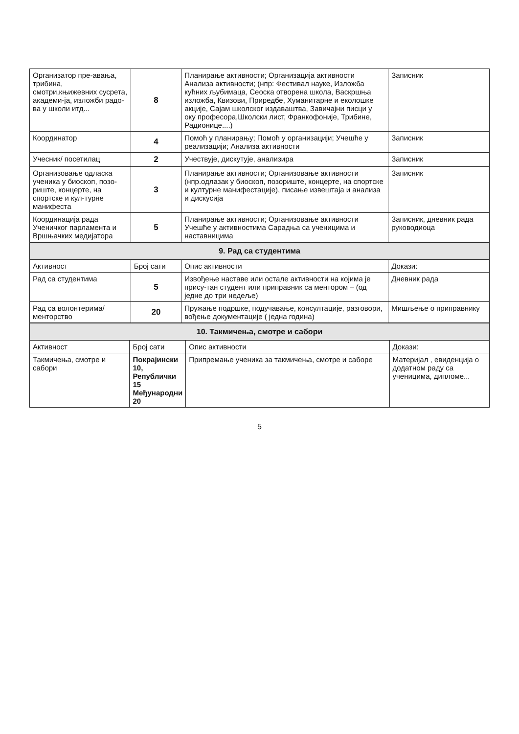| Организатор пре-авања, трибина, смотри,књижевних сусрета, академи-ја, изложби радо-ва у школи итд... | 8 | Планирање активности; Организација активности Анализа активности; (нпр: Фестивал науке, Изложба кућних љубимаца, Сеоска отворена школа, Васкршња изложба, Квизови, Приредбе, Хуманитарне и еколошке акције, Сајам школског издаваштва, Завичајни писци у оку професора,Школски лист, Франкофоније, Трибине, Радионице....) | Записник |
| Координатор | 4 | Помоћ у планирању; Помоћ у организацији; Учешће у реализацији; Анализа активности | Записник |
| Учесник/ посетилац | 2 | Учествује, дискутује, анализира | Записник |
| Организовање одласка ученика у биоскоп, позо-риште, концерте, на спортске и кул-турне манифеста | 3 | Планирање активности; Организовање активности (нпр.одлазак у биоскоп, позориште, концерте, на спортске и културне манифестације), писање извештаја и анализа и дискусија | Записник |
| Координација рада Ученичког парламента и Вршњачких медијатора | 5 | Планирање активности; Организовање активности Учешће у активностима Сарадња са ученицима и наставницима | Записник, дневник рада руководиоца |
| 9. Рад са студентима | | | |
| Активност | Број сати | Опис активности | Докази: |
| Рад са студентима | 5 | Извођење наставе или остале активности на којима је прису-тан студент или приправник са ментором – (од једне до три недеље) | Дневник рада |
| Рад са волонтерима/ менторство | 20 | Пружање подршке, подучавање, консултације, разговори, вођење документације ( једна година) | Мишљење о приправнику |
| 10. Такмичења, смотре и сабори | | | |
| Активност | Број сати | Опис активности | Докази: |
| Такмичења, смотре и сабори | Покрајински 10, Републички 15 Међународни 20 | Припремање ученика за такмичења, смотре и саборе | Материјал , евиденција о додатном раду са ученицима, дипломе... |
5